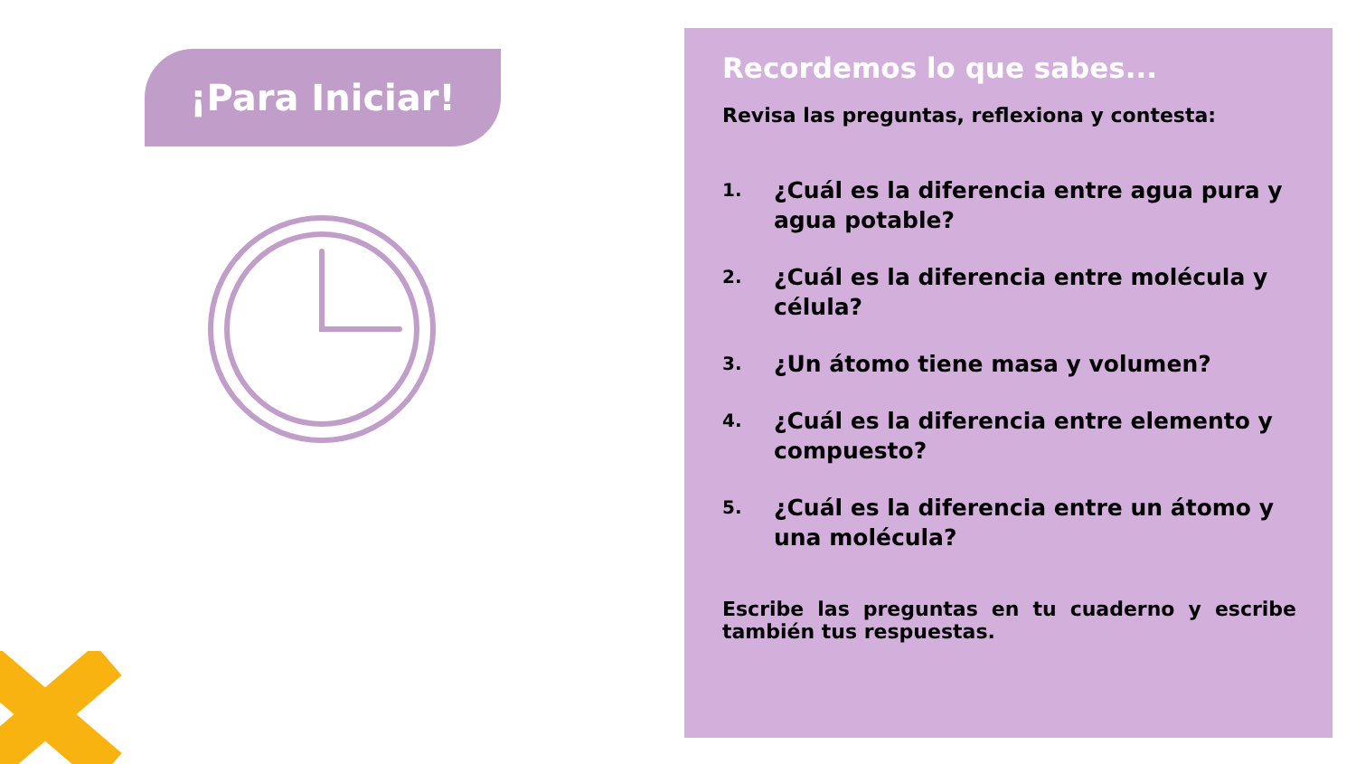¡Para Iniciar!
Recordemos lo que sabes...
Revisa las preguntas, reflexiona y contesta:
1. ¿Cuál es la diferencia entre agua pura y agua potable?
2. ¿Cuál es la diferencia entre molécula y célula?
3. ¿Un átomo tiene masa y volumen?
4. ¿Cuál es la diferencia entre elemento y compuesto?
5. ¿Cuál es la diferencia entre un átomo y una molécula?
Escribe las preguntas en tu cuaderno y escribe también tus respuestas.